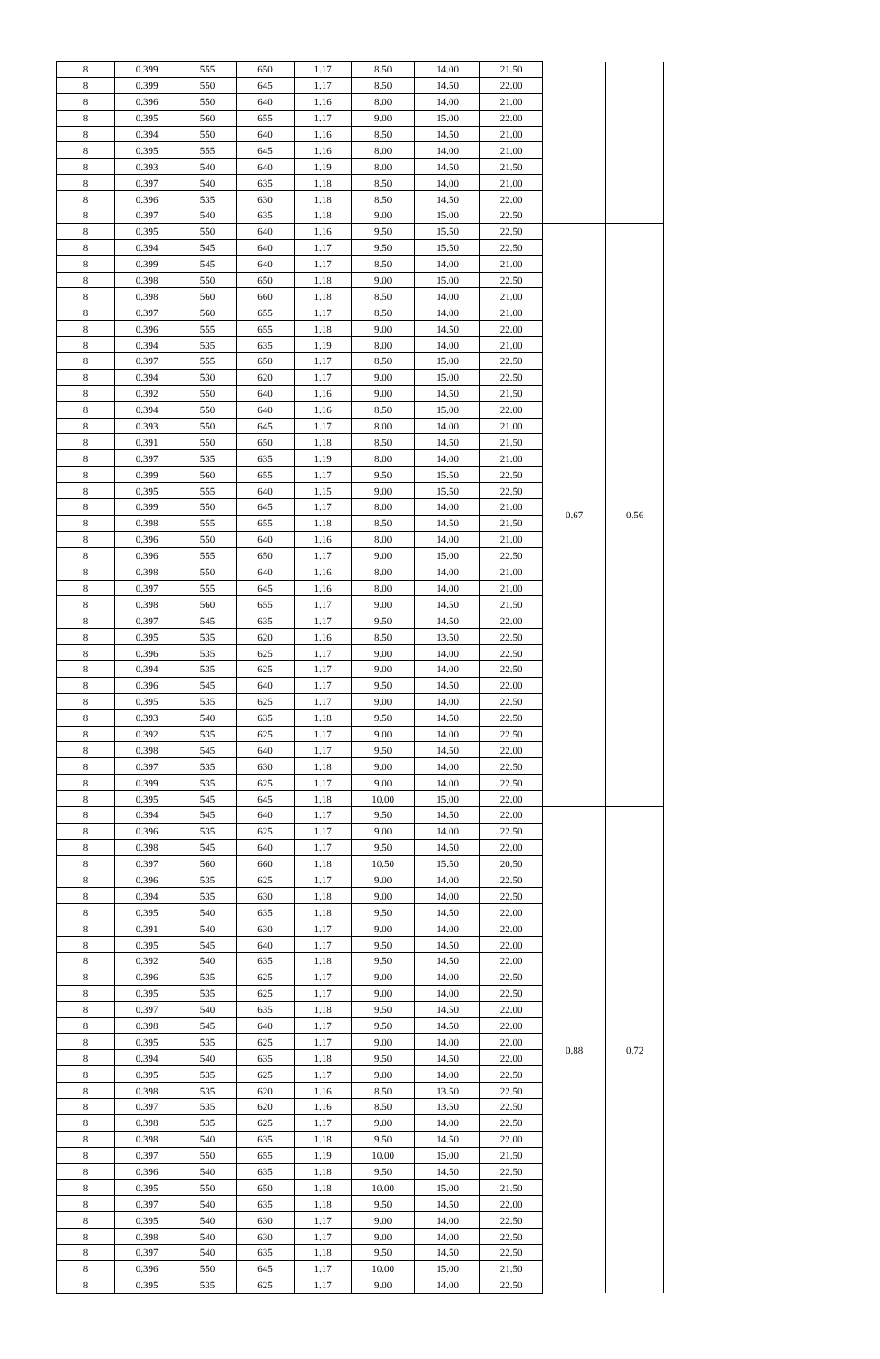| 8 | 0.399 | 555 | 650 | 1.17 | 8.50 | 14.00 | 21.50 | | |
| 8 | 0.399 | 550 | 645 | 1.17 | 8.50 | 14.50 | 22.00 | | |
| 8 | 0.396 | 550 | 640 | 1.16 | 8.00 | 14.00 | 21.00 | | |
| 8 | 0.395 | 560 | 655 | 1.17 | 9.00 | 15.00 | 22.00 | | |
| 8 | 0.394 | 550 | 640 | 1.16 | 8.50 | 14.50 | 21.00 | | |
| 8 | 0.395 | 555 | 645 | 1.16 | 8.00 | 14.00 | 21.00 | | |
| 8 | 0.393 | 540 | 640 | 1.19 | 8.00 | 14.50 | 21.50 | | |
| 8 | 0.397 | 540 | 635 | 1.18 | 8.50 | 14.00 | 21.00 | | |
| 8 | 0.396 | 535 | 630 | 1.18 | 8.50 | 14.50 | 22.00 | | |
| 8 | 0.397 | 540 | 635 | 1.18 | 9.00 | 15.00 | 22.50 | | |
| 8 | 0.395 | 550 | 640 | 1.16 | 9.50 | 15.50 | 22.50 | 0.67 | 0.56 |
| 8 | 0.394 | 545 | 640 | 1.17 | 9.50 | 15.50 | 22.50 | | |
| 8 | 0.399 | 545 | 640 | 1.17 | 8.50 | 14.00 | 21.00 | | |
| 8 | 0.398 | 550 | 650 | 1.18 | 9.00 | 15.00 | 22.50 | | |
| 8 | 0.398 | 560 | 660 | 1.18 | 8.50 | 14.00 | 21.00 | | |
| 8 | 0.397 | 560 | 655 | 1.17 | 8.50 | 14.00 | 21.00 | | |
| 8 | 0.396 | 555 | 655 | 1.18 | 9.00 | 14.50 | 22.00 | | |
| 8 | 0.394 | 535 | 635 | 1.19 | 8.00 | 14.00 | 21.00 | | |
| 8 | 0.397 | 555 | 650 | 1.17 | 8.50 | 15.00 | 22.50 | | |
| 8 | 0.394 | 530 | 620 | 1.17 | 9.00 | 15.00 | 22.50 | | |
| 8 | 0.392 | 550 | 640 | 1.16 | 9.00 | 14.50 | 21.50 | | |
| 8 | 0.394 | 550 | 640 | 1.16 | 8.50 | 15.00 | 22.00 | | |
| 8 | 0.393 | 550 | 645 | 1.17 | 8.00 | 14.00 | 21.00 | | |
| 8 | 0.391 | 550 | 650 | 1.18 | 8.50 | 14.50 | 21.50 | | |
| 8 | 0.397 | 535 | 635 | 1.19 | 8.00 | 14.00 | 21.00 | | |
| 8 | 0.399 | 560 | 655 | 1.17 | 9.50 | 15.50 | 22.50 | | |
| 8 | 0.395 | 555 | 640 | 1.15 | 9.00 | 15.50 | 22.50 | | |
| 8 | 0.399 | 550 | 645 | 1.17 | 8.00 | 14.00 | 21.00 | | |
| 8 | 0.398 | 555 | 655 | 1.18 | 8.50 | 14.50 | 21.50 | | |
| 8 | 0.396 | 550 | 640 | 1.16 | 8.00 | 14.00 | 21.00 | | |
| 8 | 0.396 | 555 | 650 | 1.17 | 9.00 | 15.00 | 22.50 | | |
| 8 | 0.398 | 550 | 640 | 1.16 | 8.00 | 14.00 | 21.00 | | |
| 8 | 0.397 | 555 | 645 | 1.16 | 8.00 | 14.00 | 21.00 | | |
| 8 | 0.398 | 560 | 655 | 1.17 | 9.00 | 14.50 | 21.50 | | |
| 8 | 0.397 | 545 | 635 | 1.17 | 9.50 | 14.50 | 22.00 | | |
| 8 | 0.395 | 535 | 620 | 1.16 | 8.50 | 13.50 | 22.50 | | |
| 8 | 0.396 | 535 | 625 | 1.17 | 9.00 | 14.00 | 22.50 | | |
| 8 | 0.394 | 535 | 625 | 1.17 | 9.00 | 14.00 | 22.50 | | |
| 8 | 0.396 | 545 | 640 | 1.17 | 9.50 | 14.50 | 22.00 | | |
| 8 | 0.395 | 535 | 625 | 1.17 | 9.00 | 14.00 | 22.50 | | |
| 8 | 0.393 | 540 | 635 | 1.18 | 9.50 | 14.50 | 22.50 | | |
| 8 | 0.392 | 535 | 625 | 1.17 | 9.00 | 14.00 | 22.50 | | |
| 8 | 0.398 | 545 | 640 | 1.17 | 9.50 | 14.50 | 22.00 | | |
| 8 | 0.397 | 535 | 630 | 1.18 | 9.00 | 14.00 | 22.50 | | |
| 8 | 0.399 | 535 | 625 | 1.17 | 9.00 | 14.00 | 22.50 | | |
| 8 | 0.395 | 545 | 645 | 1.18 | 10.00 | 15.00 | 22.00 | | |
| 8 | 0.394 | 545 | 640 | 1.17 | 9.50 | 14.50 | 22.00 | 0.88 | 0.72 |
| 8 | 0.396 | 535 | 625 | 1.17 | 9.00 | 14.00 | 22.50 | | |
| 8 | 0.398 | 545 | 640 | 1.17 | 9.50 | 14.50 | 22.00 | | |
| 8 | 0.397 | 560 | 660 | 1.18 | 10.50 | 15.50 | 20.50 | | |
| 8 | 0.396 | 535 | 625 | 1.17 | 9.00 | 14.00 | 22.50 | | |
| 8 | 0.394 | 535 | 630 | 1.18 | 9.00 | 14.00 | 22.50 | | |
| 8 | 0.395 | 540 | 635 | 1.18 | 9.50 | 14.50 | 22.00 | | |
| 8 | 0.391 | 540 | 630 | 1.17 | 9.00 | 14.00 | 22.00 | | |
| 8 | 0.395 | 545 | 640 | 1.17 | 9.50 | 14.50 | 22.00 | | |
| 8 | 0.392 | 540 | 635 | 1.18 | 9.50 | 14.50 | 22.00 | | |
| 8 | 0.396 | 535 | 625 | 1.17 | 9.00 | 14.00 | 22.50 | | |
| 8 | 0.395 | 535 | 625 | 1.17 | 9.00 | 14.00 | 22.50 | | |
| 8 | 0.397 | 540 | 635 | 1.18 | 9.50 | 14.50 | 22.00 | | |
| 8 | 0.398 | 545 | 640 | 1.17 | 9.50 | 14.50 | 22.00 | | |
| 8 | 0.395 | 535 | 625 | 1.17 | 9.00 | 14.00 | 22.00 | | |
| 8 | 0.394 | 540 | 635 | 1.18 | 9.50 | 14.50 | 22.00 | | |
| 8 | 0.395 | 535 | 625 | 1.17 | 9.00 | 14.00 | 22.50 | | |
| 8 | 0.398 | 535 | 620 | 1.16 | 8.50 | 13.50 | 22.50 | | |
| 8 | 0.397 | 535 | 620 | 1.16 | 8.50 | 13.50 | 22.50 | | |
| 8 | 0.398 | 535 | 625 | 1.17 | 9.00 | 14.00 | 22.50 | | |
| 8 | 0.398 | 540 | 635 | 1.18 | 9.50 | 14.50 | 22.00 | | |
| 8 | 0.397 | 550 | 655 | 1.19 | 10.00 | 15.00 | 21.50 | | |
| 8 | 0.396 | 540 | 635 | 1.18 | 9.50 | 14.50 | 22.50 | | |
| 8 | 0.395 | 550 | 650 | 1.18 | 10.00 | 15.00 | 21.50 | | |
| 8 | 0.397 | 540 | 635 | 1.18 | 9.50 | 14.50 | 22.00 | | |
| 8 | 0.395 | 540 | 630 | 1.17 | 9.00 | 14.00 | 22.50 | | |
| 8 | 0.398 | 540 | 630 | 1.17 | 9.00 | 14.00 | 22.50 | | |
| 8 | 0.397 | 540 | 635 | 1.18 | 9.50 | 14.50 | 22.50 | | |
| 8 | 0.396 | 550 | 645 | 1.17 | 10.00 | 15.00 | 21.50 | | |
| 8 | 0.395 | 535 | 625 | 1.17 | 9.00 | 14.00 | 22.50 | | |